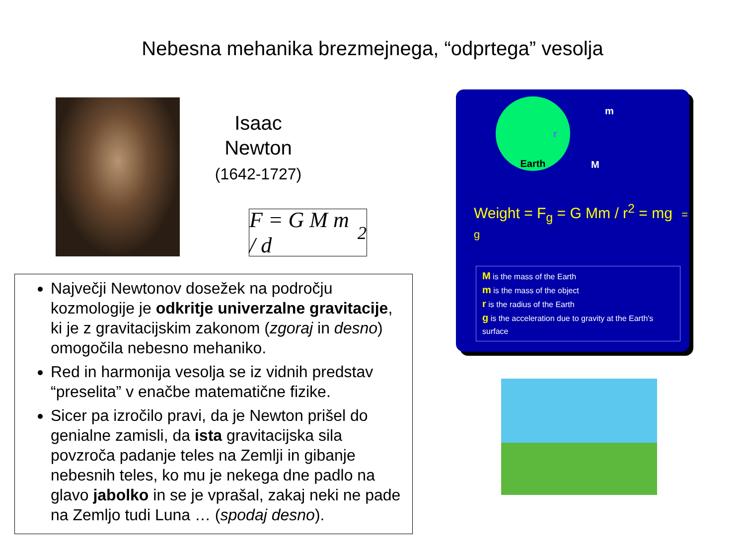Nebesna mehanika brezmejnega, “odprtega” vesolja
Isaac
Newton
(1642-1727)
F = G M m / d<sup>2</sup>
Največji Newtonov dosežek na področju kozmologije je odkritje univerzalne gravitacije, ki je z gravitacijskim zakonom (zgoraj in desno) omogočila nebesno mehaniko.
Red in harmonija vesolja se iz vidnih predstav “preselita” v enačbe matematične fizike.
Sicer pa izročilo pravi, da je Newton prišel do genialne zamisli, da ista gravitacijska sila povzroča padanje teles na Zemlji in gibanje nebesnih teles, ko mu je nekega dne padlo na glavo jabolko in se je vprašal, zakaj neki ne pade na Zemljo tudi Luna … (spodaj desno).
Earth
m
r
M
Weight = F<sub>g</sub> = G Mm / r<sup>2</sup> = mg = g
M is the mass of the Earth
m is the mass of the object
r is the radius of the Earth
g is the acceleration due to gravity at the Earth's surface